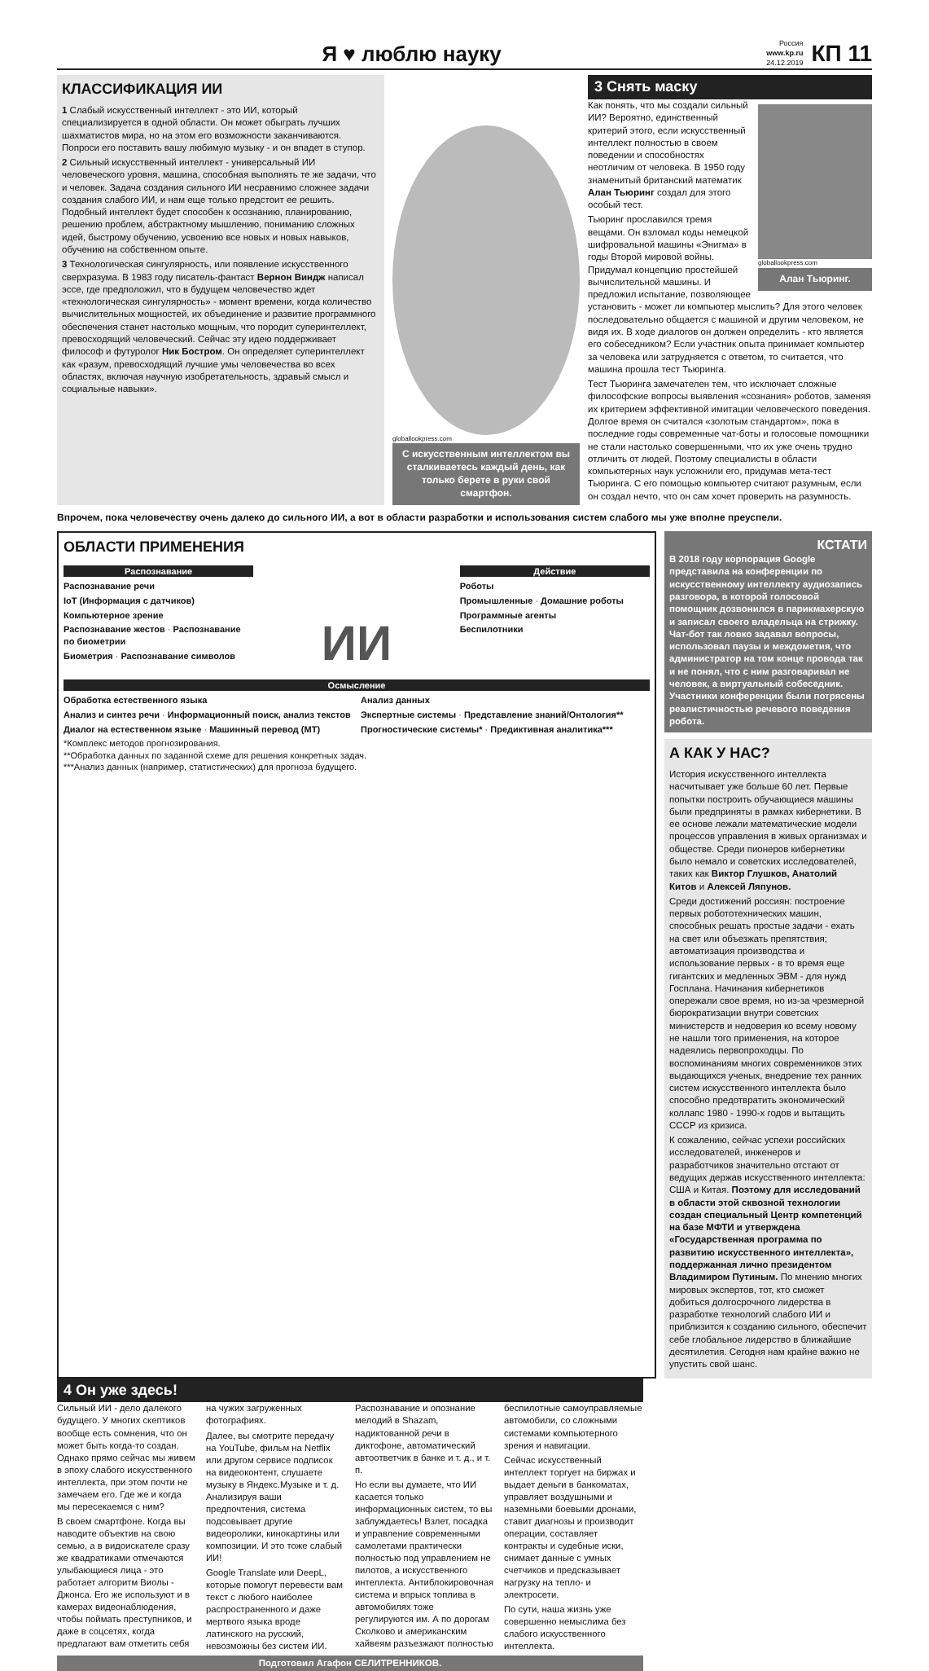Я ♥ люблю науку
Россия
www.kp.ru
24.12.2019
КП 11
КЛАССИФИКАЦИЯ ИИ
1 Слабый искусственный интеллект - это ИИ, который специализируется в одной области. Он может обыграть лучших шахматистов мира, но на этом его возможности заканчиваются. Попроси его поставить вашу любимую музыку - и он впадет в ступор.
2 Сильный искусственный интеллект - универсальный ИИ человеческого уровня, машина, способная выполнять те же задачи, что и человек. Задача создания сильного ИИ несравнимо сложнее задачи создания слабого ИИ, и нам еще только предстоит ее решить. Подобный интеллект будет способен к осознанию, планированию, решению проблем, абстрактному мышлению, пониманию сложных идей, быстрому обучению, усвоению все новых и новых навыков, обучению на собственном опыте.
3 Технологическая сингулярность, или появление искусственного сверхразума. В 1983 году писатель-фантаст Вернон Виндж написал эссе, где предположил, что в будущем человечество ждет «технологическая сингулярность» - момент времени, когда количество вычислительных мощностей, их объединение и развитие программного обеспечения станет настолько мощным, что породит суперинтеллект, превосходящий человеческий. Сейчас эту идею поддерживает философ и футуролог Ник Бостром. Он определяет суперинтеллект как «разум, превосходящий лучшие умы человечества во всех областях, включая научную изобретательность, здравый смысл и социальные навыки».
globallookpress.com
С искусственным интеллектом вы сталкиваетесь каждый день, как только берете в руки свой смартфон.
3 Снять маску
globallookpress.com
Алан Тьюринг.
Как понять, что мы создали сильный ИИ? Вероятно, единственный критерий этого, если искусственный интеллект полностью в своем поведении и способностях неотличим от человека. В 1950 году знаменитый британский математик Алан Тьюринг создал для этого особый тест.
Тьюринг прославился тремя вещами. Он взломал коды немецкой шифровальной машины «Энигма» в годы Второй мировой войны. Придумал концепцию простейшей вычислительной машины. И предложил испытание, позволяющее установить - может ли компьютер мыслить? Для этого человек последовательно общается с машиной и другим человеком, не видя их. В ходе диалогов он должен определить - кто является его собеседником? Если участник опыта принимает компьютер за человека или затрудняется с ответом, то считается, что машина прошла тест Тьюринга.
Тест Тьюринга замечателен тем, что исключает сложные философские вопросы выявления «сознания» роботов, заменяя их критерием эффективной имитации человеческого поведения. Долгое время он считался «золотым стандартом», пока в последние годы современные чат-боты и голосовые помощники не стали настолько совершенными, что их уже очень трудно отличить от людей. Поэтому специалисты в области компьютерных наук усложнили его, придумав мета-тест Тьюринга. С его помощью компьютер считают разумным, если он создал нечто, что он сам хочет проверить на разумность.
Впрочем, пока человечеству очень далеко до сильного ИИ, а вот в области разработки и использования систем слабого мы уже вполне преуспели.
ОБЛАСТИ ПРИМЕНЕНИЯ
Распознавание
Распознавание речи
IoT (Информация с датчиков)
Компьютерное зрение
Распознавание жестов · Распознавание по биометрии
Биометрия · Распознавание символов
ИИ
Действие
Роботы
Промышленные · Домашние роботы
Программные агенты
Беспилотники
Осмысление
Обработка естественного языка
Анализ и синтез речи · Информационный поиск, анализ текстов
Диалог на естественном языке · Машинный перевод (MT)
Анализ данных
Экспертные системы · Представление знаний/Онтология**
Прогностические системы* · Предиктивная аналитика***
*Комплекс методов прогнозирования.
**Обработка данных по заданной схеме для решения конкретных задач.
***Анализ данных (например, статистических) для прогноза будущего.
КСТАТИ
В 2018 году корпорация Google представила на конференции по искусственному интеллекту аудиозапись разговора, в которой голосовой помощник дозвонился в парикмахерскую и записал своего владельца на стрижку. Чат-бот так ловко задавал вопросы, использовал паузы и междометия, что администратор на том конце провода так и не понял, что с ним разговаривал не человек, а виртуальный собеседник. Участники конференции были потрясены реалистичностью речевого поведения робота.
А КАК У НАС?
История искусственного интеллекта насчитывает уже больше 60 лет. Первые попытки построить обучающиеся машины были предприняты в рамках кибернетики. В ее основе лежали математические модели процессов управления в живых организмах и обществе. Среди пионеров кибернетики было немало и советских исследователей, таких как Виктор Глушков, Анатолий Китов и Алексей Ляпунов.
Среди достижений россиян: построение первых робототехнических машин, способных решать простые задачи - ехать на свет или объезжать препятствия; автоматизация производства и использование первых - в то время еще гигантских и медленных ЭВМ - для нужд Госплана. Начинания кибернетиков опережали свое время, но из-за чрезмерной бюрократизации внутри советских министерств и недоверия ко всему новому не нашли того применения, на которое надеялись первопроходцы. По воспоминаниям многих современников этих выдающихся ученых, внедрение тех ранних систем искусственного интеллекта было способно предотвратить экономический коллапс 1980 - 1990-х годов и вытащить СССР из кризиса.
К сожалению, сейчас успехи российских исследователей, инженеров и разработчиков значительно отстают от ведущих держав искусственного интеллекта: США и Китая. Поэтому для исследований в области этой сквозной технологии создан специальный Центр компетенций на базе МФТИ и утверждена «Государственная программа по развитию искусственного интеллекта», поддержанная лично президентом Владимиром Путиным. По мнению многих мировых экспертов, тот, кто сможет добиться долгосрочного лидерства в разработке технологий слабого ИИ и приблизится к созданию сильного, обеспечит себе глобальное лидерство в ближайшие десятилетия. Сегодня нам крайне важно не упустить свой шанс.
4 Он уже здесь!
Сильный ИИ - дело далекого будущего. У многих скептиков вообще есть сомнения, что он может быть когда-то создан. Однако прямо сейчас мы живем в эпоху слабого искусственного интеллекта, при этом почти не замечаем его. Где же и когда мы пересекаемся с ним?
В своем смартфоне. Когда вы наводите объектив на свою семью, а в видоискателе сразу же квадратиками отмечаются улыбающиеся лица - это работает алгоритм Виолы - Джонса. Его же используют и в камерах видеонаблюдения, чтобы поймать преступников, и даже в соцсетях, когда предлагают вам отметить себя на чужих загруженных фотографиях.
Далее, вы смотрите передачу на YouTube, фильм на Netflix или другом сервисе подписок на видеоконтент, слушаете музыку в Яндекс.Музыке и т. д. Анализируя ваши предпочтения, система подсовывает другие видеоролики, кинокартины или композиции. И это тоже слабый ИИ!
Google Translate или DeepL, которые помогут перевести вам текст с любого наиболее распространенного и даже мертвого языка вроде латинского на русский, невозможны без систем ИИ. Распознавание и опознание мелодий в Shazam, надиктованной речи в диктофоне, автоматический автоответчик в банке и т. д., и т. п.
Но если вы думаете, что ИИ касается только информационных систем, то вы заблуждаетесь! Взлет, посадка и управление современными самолетами практически полностью под управлением не пилотов, а искусственного интеллекта. Антиблокировочная система и впрыск топлива в автомобилях тоже регулируются им. А по дорогам Сколково и американским хайвеям разъезжают полностью беспилотные самоуправляемые автомобили, со сложными системами компьютерного зрения и навигации.
Сейчас искусственный интеллект торгует на биржах и выдает деньги в банкоматах, управляет воздушными и наземными боевыми дронами, ставит диагнозы и производит операции, составляет контракты и судебные иски, снимает данные с умных счетчиков и предсказывает нагрузку на тепло- и электросети.
По сути, наша жизнь уже совершенно немыслима без слабого искусственного интеллекта.
Подготовил Агафон СЕЛИТРЕННИКОВ.